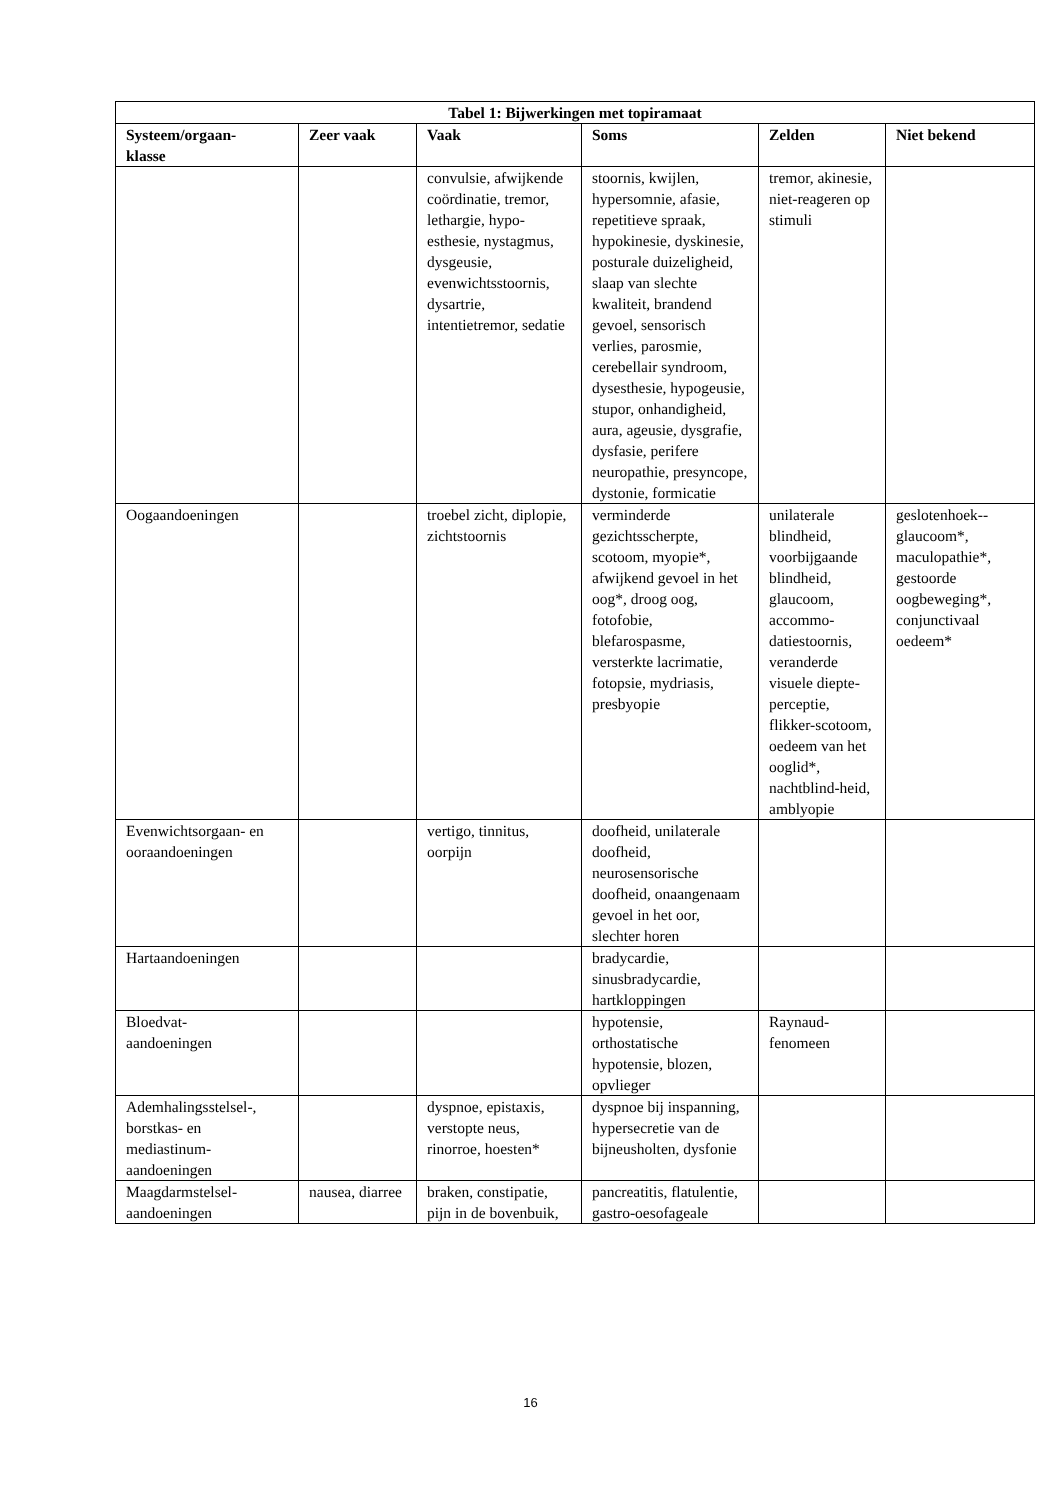| Tabel 1: Bijwerkingen met topiramaat | | | | | |
| --- | --- | --- | --- | --- | --- |
| Systeem/orgaan- klasse | Zeer vaak | Vaak | Soms | Zelden | Niet bekend |
| | | convulsie, afwijkende coördinatie, tremor, lethargie, hypo-esthesie, nystagmus, dysgeusie, evenwichtsstoornis, dysartrie, intentietremor, sedatie | stoornis, kwijlen, hypersomnie, afasie, repetitieve spraak, hypokinesie, dyskinesie, posturale duizeligheid, slaap van slechte kwaliteit, brandend gevoel, sensorisch verlies, parosmie, cerebellair syndroom, dysesthesie, hypogeusie, stupor, onhandigheid, aura, ageusie, dysgrafie, dysfasie, perifere neuropathie, presyncope, dystonie, formicatie | tremor, akinesie, niet-reageren op stimuli | |
| Oogaandoeningen | | troebel zicht, diplopie, zichtstoornis | verminderde gezichtsscherpte, scotoom, myopie*, afwijkend gevoel in het oog*, droog oog, fotofobie, blefarospasme, versterkte lacrimatie, fotopsie, mydriasis, presbyopie | unilaterale blindheid, voorbijgaande blindheid, glaucoom, accommo-datiestoornis, veranderde visuele diepte-perceptie, flikker-scotoom, oedeem van het ooglid*, nachtblind-heid, amblyopie | geslotenhoek--glaucoom*, maculopathie*, gestoorde oogbeweging*, conjunctivaal oedeem* |
| Evenwichtsorgaan- en ooraandoeningen | | vertigo, tinnitus, oorpijn | doofheid, unilaterale doofheid, neurosensorische doofheid, onaangenaam gevoel in het oor, slechter horen | | |
| Hartaandoeningen | | | bradycardie, sinusbradycardie, hartkloppingen | | |
| Bloedvat- aandoeningen | | | hypotensie, orthostatische hypotensie, blozen, opvlieger | Raynaud-fenomeen | |
| Ademhalingsstelsel-, borstkas- en mediastinum-aandoeningen | | dyspnoe, epistaxis, verstopte neus, rinorroe, hoesten* | dyspnoe bij inspanning, hypersecretie van de bijneusholten, dysfonie | | |
| Maagdarmstelsel- aandoeningen | nausea, diarree | braken, constipatie, pijn in de bovenbuik, | pancreatitis, flatulentie, gastro-oesofageale | | |
16